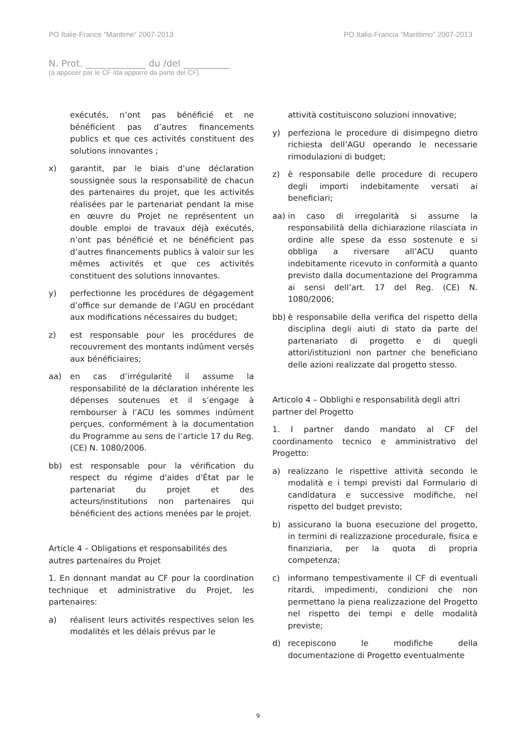PO Italie-France “Maritime” 2007-2013 PO Italia-Francia “Marittimo” 2007-2013
N. Prot. _____________ du /del __________
(à apposer par le CF /da apporre da parte del CF)
exécutés, n’ont pas bénéficié et ne bénéficient pas d’autres financements publics et que ces activités constituent des solutions innovantes ;
x) garantit, par le biais d’une déclaration soussignée sous la responsabilité de chacun des partenaires du projet, que les activités réalisées par le partenariat pendant la mise en œuvre du Projet ne représentent un double emploi de travaux déjà exécutés, n’ont pas bénéficié et ne bénéficient pas d’autres financements publics à valoir sur les mêmes activités et que ces activités constituent des solutions innovantes.
y) perfectionne les procédures de dégagement d’office sur demande de l’AGU en procédant aux modifications nécessaires du budget;
z) est responsable pour les procédures de recouvrement des montants indûment versés aux bénéficiaires;
aa) en cas d’irrégularité il assume la responsabilité de la déclaration inhérente les dépenses soutenues et il s’engage à rembourser à l’ACU les sommes indûment perçues, conformément à la documentation du Programme au sens de l’article 17 du Reg. (CE) N. 1080/2006.
bb) est responsable pour la vérification du respect du régime d'aides d'État par le partenariat du projet et des acteurs/institutions non partenaires qui bénéficient des actions menées par le projet.
Article 4 – Obligations et responsabilités des autres partenaires du Projet
1. En donnant mandat au CF pour la coordination technique et administrative du Projet, les partenaires:
a) réalisent leurs activités respectives selon les modalités et les délais prévus par le
attività costituiscono soluzioni innovative;
y) perfeziona le procedure di disimpegno dietro richiesta dell’AGU operando le necessarie rimodulazioni di budget;
z) è responsabile delle procedure di recupero degli importi indebitamente versati ai beneficiari;
aa) in caso di irregolarità si assume la responsabilità della dichiarazione rilasciata in ordine alle spese da esso sostenute e si obbliga a riversare all’ACU quanto indebitamente ricevuto in conformità a quanto previsto dalla documentazione del Programma ai sensi dell’art. 17 del Reg. (CE) N. 1080/2006;
bb) è responsabile della verifica del rispetto della disciplina degli aiuti di stato da parte del partenariato di progetto e di quegli attori/istituzioni non partner che beneficiano delle azioni realizzate dal progetto stesso.
Articolo 4 – Obblighi e responsabilità degli altri partner del Progetto
1. I partner dando mandato al CF del coordinamento tecnico e amministrativo del Progetto:
a) realizzano le rispettive attività secondo le modalità e i tempi previsti dal Formulario di candidatura e successive modifiche, nel rispetto del budget previsto;
b) assicurano la buona esecuzione del progetto, in termini di realizzazione procedurale, fisica e finanziaria, per la quota di propria competenza;
c) informano tempestivamente il CF di eventuali ritardi, impedimenti, condizioni che non permettano la piena realizzazione del Progetto nel rispetto dei tempi e delle modalità previste;
d) recepiscono le modifiche della documentazione di Progetto eventualmente
9